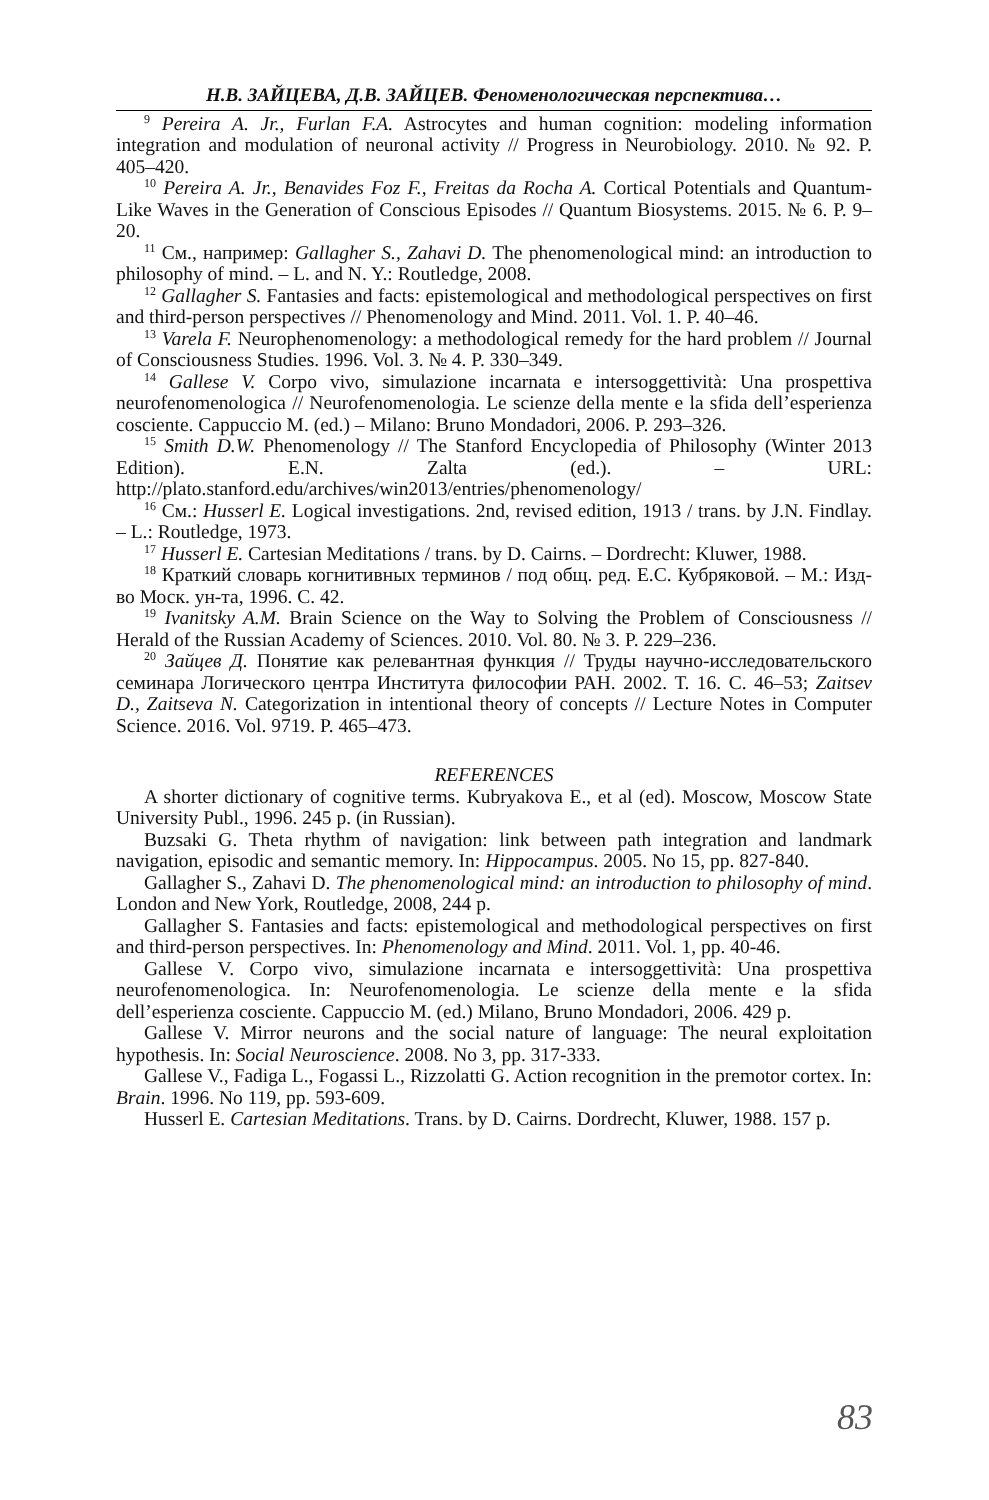Н.В. ЗАЙЦЕВА, Д.В. ЗАЙЦЕВ. Феноменологическая перспектива…
<sup>9</sup> Pereira A. Jr., Furlan F.A. Astrocytes and human cognition: modeling information integration and modulation of neuronal activity // Progress in Neurobiology. 2010. № 92. P. 405–420.
<sup>10</sup> Pereira A. Jr., Benavides Foz F., Freitas da Rocha A. Cortical Potentials and Quantum-Like Waves in the Generation of Conscious Episodes // Quantum Biosystems. 2015. № 6. P. 9–20.
<sup>11</sup> См., например: Gallagher S., Zahavi D. The phenomenological mind: an introduction to philosophy of mind. – L. and N. Y.: Routledge, 2008.
<sup>12</sup> Gallagher S. Fantasies and facts: epistemological and methodological perspectives on first and third-person perspectives // Phenomenology and Mind. 2011. Vol. 1. P. 40–46.
<sup>13</sup> Varela F. Neurophenomenology: a methodological remedy for the hard problem // Journal of Consciousness Studies. 1996. Vol. 3. № 4. P. 330–349.
<sup>14</sup> Gallese V. Corpo vivo, simulazione incarnata e intersoggettività: Una prospettiva neurofenomenologica // Neurofenomenologia. Le scienze della mente e la sfida dell’esperienza cosciente. Cappuccio M. (ed.) – Milano: Bruno Mondadori, 2006. P. 293–326.
<sup>15</sup> Smith D.W. Phenomenology // The Stanford Encyclopedia of Philosophy (Winter 2013 Edition). E.N. Zalta (ed.). – URL: http://plato.stanford.edu/archives/win2013/entries/phenomenology/
<sup>16</sup> См.: Husserl E. Logical investigations. 2nd, revised edition, 1913 / trans. by J.N. Findlay. – L.: Routledge, 1973.
<sup>17</sup> Husserl E. Cartesian Meditations / trans. by D. Cairns. – Dordrecht: Kluwer, 1988.
<sup>18</sup> Краткий словарь когнитивных терминов / под общ. ред. Е.С. Кубряковой. – М.: Изд-во Моск. ун-та, 1996. С. 42.
<sup>19</sup> Ivanitsky A.M. Brain Science on the Way to Solving the Problem of Consciousness // Herald of the Russian Academy of Sciences. 2010. Vol. 80. № 3. P. 229–236.
<sup>20</sup> Зайцев Д. Понятие как релевантная функция // Труды научно-исследовательского семинара Логического центра Института философии РАН. 2002. Т. 16. С. 46–53; Zaitsev D., Zaitseva N. Categorization in intentional theory of concepts // Lecture Notes in Computer Science. 2016. Vol. 9719. P. 465–473.
REFERENCES
A shorter dictionary of cognitive terms. Kubryakova E., et al (ed). Moscow, Moscow State University Publ., 1996. 245 p. (in Russian).
Buzsaki G. Theta rhythm of navigation: link between path integration and landmark navigation, episodic and semantic memory. In: Hippocampus. 2005. No 15, pp. 827-840.
Gallagher S., Zahavi D. The phenomenological mind: an introduction to philosophy of mind. London and New York, Routledge, 2008, 244 p.
Gallagher S. Fantasies and facts: epistemological and methodological perspectives on first and third-person perspectives. In: Phenomenology and Mind. 2011. Vol. 1, pp. 40-46.
Gallese V. Corpo vivo, simulazione incarnata e intersoggettività: Una prospettiva neurofenomenologica. In: Neurofenomenologia. Le scienze della mente e la sfida dell’esperienza cosciente. Cappuccio M. (ed.) Milano, Bruno Mondadori, 2006. 429 p.
Gallese V. Mirror neurons and the social nature of language: The neural exploitation hypothesis. In: Social Neuroscience. 2008. No 3, pp. 317-333.
Gallese V., Fadiga L., Fogassi L., Rizzolatti G. Action recognition in the premotor cortex. In: Brain. 1996. No 119, pp. 593-609.
Husserl E. Cartesian Meditations. Trans. by D. Cairns. Dordrecht, Kluwer, 1988. 157 p.
83